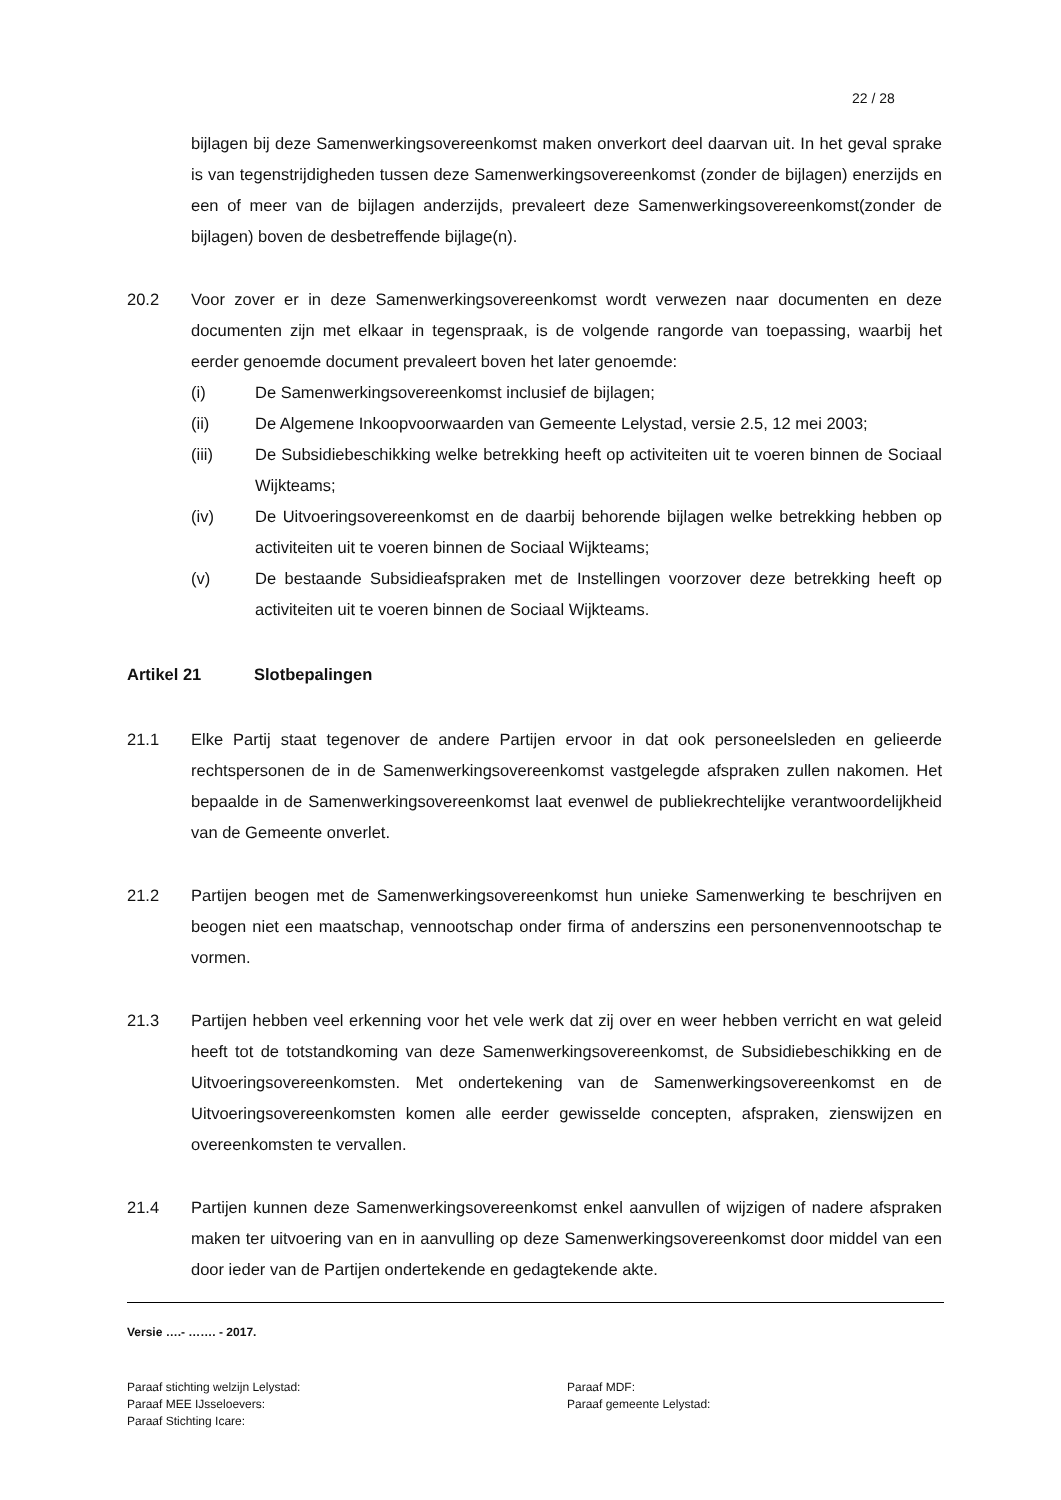22 / 28
bijlagen bij deze Samenwerkingsovereenkomst maken onverkort deel daarvan uit. In het geval sprake is van tegenstrijdigheden tussen deze Samenwerkingsovereenkomst (zonder de bijlagen) enerzijds en een of meer van de bijlagen anderzijds, prevaleert deze Samenwerkingsovereenkomst(zonder de bijlagen) boven de desbetreffende bijlage(n).
20.2 Voor zover er in deze Samenwerkingsovereenkomst wordt verwezen naar documenten en deze documenten zijn met elkaar in tegenspraak, is de volgende rangorde van toepassing, waarbij het eerder genoemde document prevaleert boven het later genoemde:
(i) De Samenwerkingsovereenkomst inclusief de bijlagen;
(ii) De Algemene Inkoopvoorwaarden van Gemeente Lelystad, versie 2.5, 12 mei 2003;
(iii) De Subsidiebeschikking welke betrekking heeft op activiteiten uit te voeren binnen de Sociaal Wijkteams;
(iv) De Uitvoeringsovereenkomst en de daarbij behorende bijlagen welke betrekking hebben op activiteiten uit te voeren binnen de Sociaal Wijkteams;
(v) De bestaande Subsidieafspraken met de Instellingen voorzover deze betrekking heeft op activiteiten uit te voeren binnen de Sociaal Wijkteams.
Artikel 21 Slotbepalingen
21.1 Elke Partij staat tegenover de andere Partijen ervoor in dat ook personeelsleden en gelieerde rechtspersonen de in de Samenwerkingsovereenkomst vastgelegde afspraken zullen nakomen. Het bepaalde in de Samenwerkingsovereenkomst laat evenwel de publiekrechtelijke verantwoordelijkheid van de Gemeente onverlet.
21.2 Partijen beogen met de Samenwerkingsovereenkomst hun unieke Samenwerking te beschrijven en beogen niet een maatschap, vennootschap onder firma of anderszins een personenvennootschap te vormen.
21.3 Partijen hebben veel erkenning voor het vele werk dat zij over en weer hebben verricht en wat geleid heeft tot de totstandkoming van deze Samenwerkingsovereenkomst, de Subsidiebeschikking en de Uitvoeringsovereenkomsten. Met ondertekening van de Samenwerkingsovereenkomst en de Uitvoeringsovereenkomsten komen alle eerder gewisselde concepten, afspraken, zienswijzen en overeenkomsten te vervallen.
21.4 Partijen kunnen deze Samenwerkingsovereenkomst enkel aanvullen of wijzigen of nadere afspraken maken ter uitvoering van en in aanvulling op deze Samenwerkingsovereenkomst door middel van een door ieder van de Partijen ondertekende en gedagtekende akte.
Versie ….- ……. - 2017.
Paraaf stichting welzijn Lelystad:
Paraaf MEE IJsseloevers:
Paraaf Stichting Icare:
Paraaf MDF:
Paraaf gemeente Lelystad: